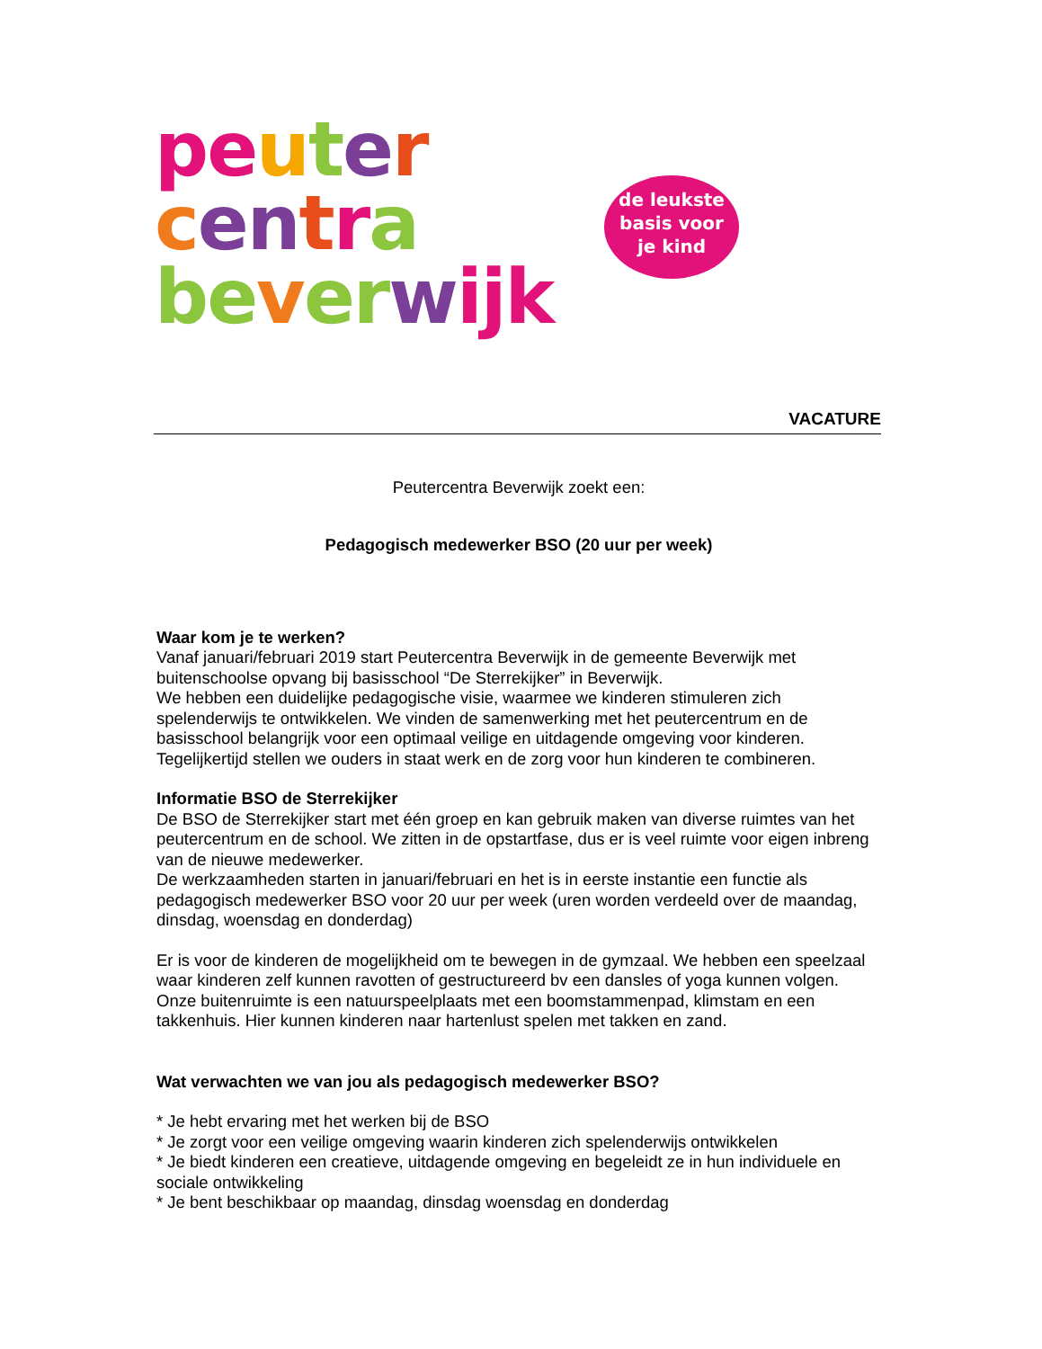pe uter
cen tra
be ver wijk
de leukste
basis voor
je kind
VACATURE
Peutercentra Beverwijk zoekt een:
Pedagogisch medewerker BSO (20 uur per week)
Waar kom je te werken?
Vanaf januari/februari 2019 start Peutercentra Beverwijk in de gemeente Beverwijk met buitenschoolse opvang bij basisschool “De Sterrekijker” in Beverwijk.
We hebben een duidelijke pedagogische visie, waarmee we kinderen stimuleren zich spelenderwijs te ontwikkelen. We vinden de samenwerking met het peutercentrum en de basisschool belangrijk voor een optimaal veilige en uitdagende omgeving voor kinderen. Tegelijkertijd stellen we ouders in staat werk en de zorg voor hun kinderen te combineren.
Informatie BSO de Sterrekijker
De BSO de Sterrekijker start met één groep en kan gebruik maken van diverse ruimtes van het peutercentrum en de school. We zitten in de opstartfase, dus er is veel ruimte voor eigen inbreng van de nieuwe medewerker.
De werkzaamheden starten in januari/februari en het is in eerste instantie een functie als pedagogisch medewerker BSO voor 20 uur per week (uren worden verdeeld over de maandag, dinsdag, woensdag en donderdag)
Er is voor de kinderen de mogelijkheid om te bewegen in de gymzaal. We hebben een speelzaal waar kinderen zelf kunnen ravotten of gestructureerd bv een dansles of yoga kunnen volgen. Onze buitenruimte is een natuurspeelplaats met een boomstammenpad, klimstam en een takkenhuis. Hier kunnen kinderen naar hartenlust spelen met takken en zand.
Wat verwachten we van jou als pedagogisch medewerker BSO?
* Je hebt ervaring met het werken bij de BSO
* Je zorgt voor een veilige omgeving waarin kinderen zich spelenderwijs ontwikkelen
* Je biedt kinderen een creatieve, uitdagende omgeving en begeleidt ze in hun individuele en sociale ontwikkeling
* Je bent beschikbaar op maandag, dinsdag woensdag en donderdag